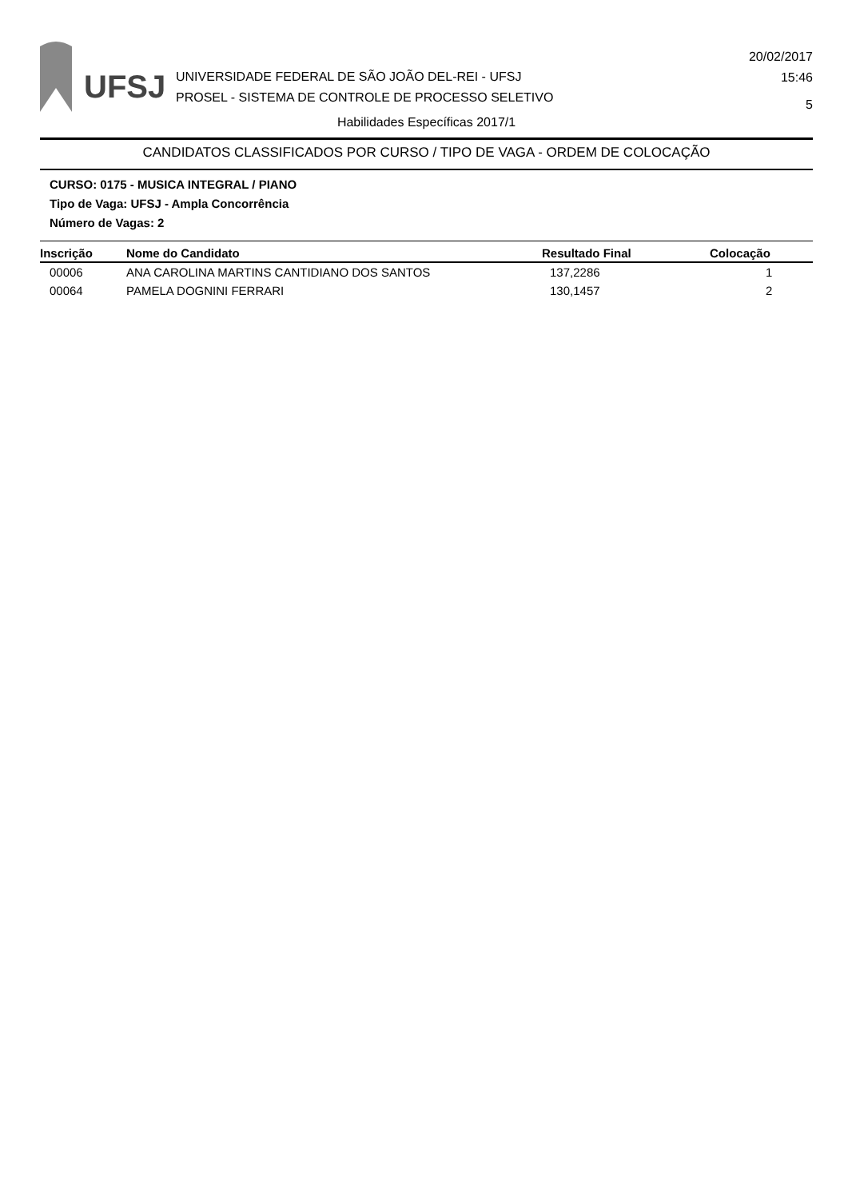UFSJ
UNIVERSIDADE FEDERAL DE SÃO JOÃO DEL-REI - UFSJ
PROSEL - SISTEMA DE CONTROLE DE PROCESSO SELETIVO
20/02/2017
15:46
5
Habilidades Específicas 2017/1
CANDIDATOS CLASSIFICADOS POR CURSO / TIPO DE VAGA - ORDEM DE COLOCAÇÃO
CURSO: 0175 - MUSICA INTEGRAL / PIANO
Tipo de Vaga: UFSJ - Ampla Concorrência
Número de Vagas: 2
| Inscrição | Nome do Candidato | Resultado Final | Colocação |
| --- | --- | --- | --- |
| 00006 | ANA CAROLINA MARTINS CANTIDIANO DOS SANTOS | 137,2286 | 1 |
| 00064 | PAMELA DOGNINI FERRARI | 130,1457 | 2 |